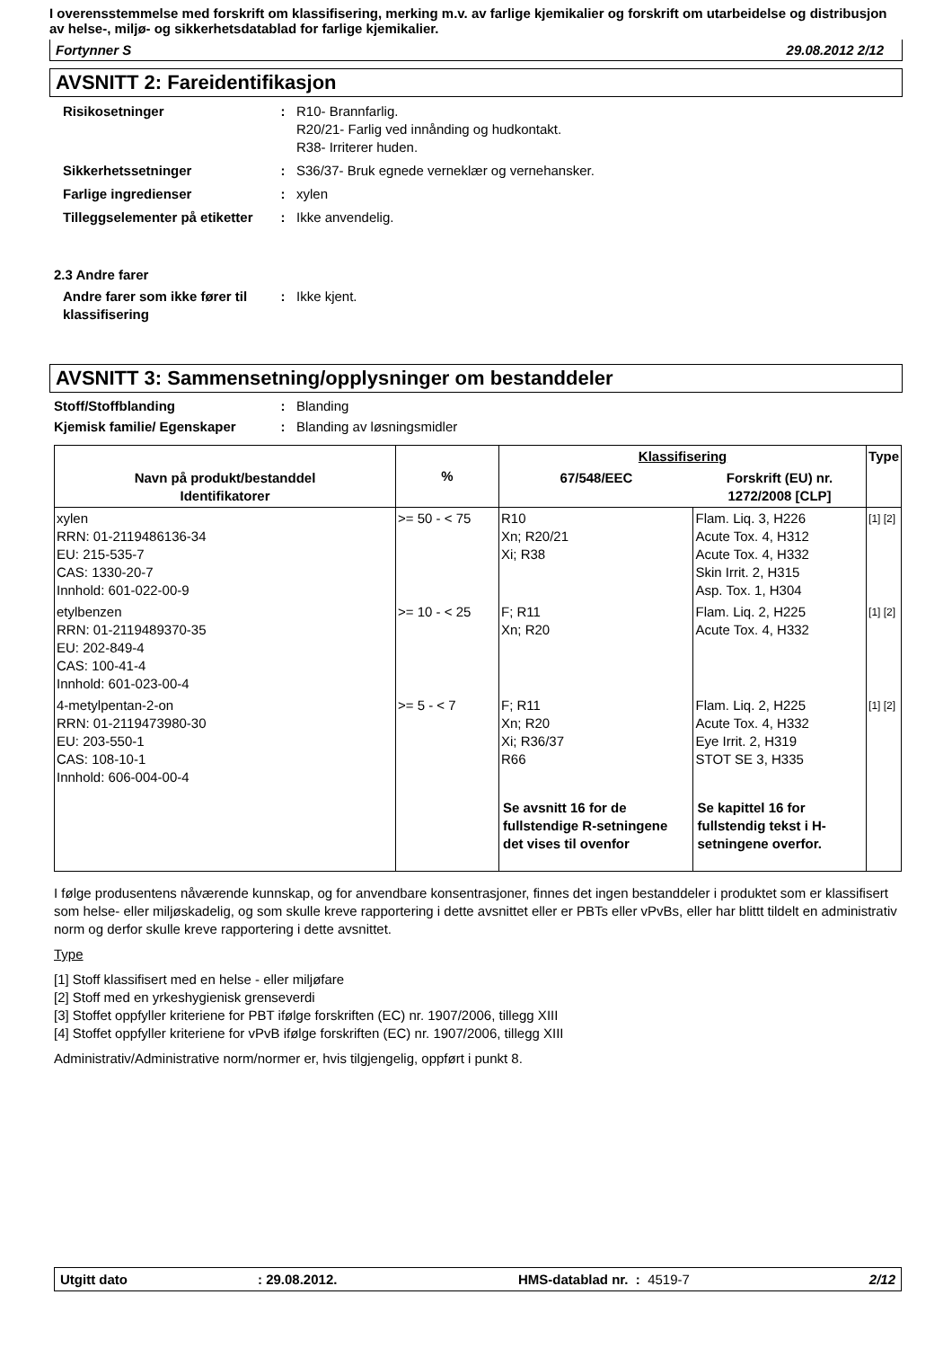I overensstemmelse med forskrift om klassifisering, merking m.v. av farlige kjemikalier og forskrift om utarbeidelse og distribusjon av helse-, miljø- og sikkerhetsdatablad for farlige kjemikalier.
Fortynner S 29.08.2012 2/12
AVSNITT 2: Fareidentifikasjon
Risikosetninger : R10- Brannfarlig.
R20/21- Farlig ved innånding og hudkontakt.
R38- Irriterer huden.
Sikkerhetssetninger : S36/37- Bruk egnede verneklær og vernehansker.
Farlige ingredienser : xylen
Tilleggselementer på etiketter
: Ikke anvendelig.
2.3 Andre farer
Andre farer som ikke fører til klassifisering
: Ikke kjent.
AVSNITT 3: Sammensetning/opplysninger om bestanddeler
Stoff/Stoffblanding : Blanding
Kjemisk familie/ Egenskaper
: Blanding av løsningsmidler
| Navn på produkt/bestanddel Identifikatorer | % | Klassifisering | | Type |
| --- | --- | --- | --- | --- |
| | | 67/548/EEC | Forskrift (EU) nr. 1272/2008 [CLP] | |
| xylen RRN: 01-2119486136-34 EU: 215-535-7 CAS: 1330-20-7 Innhold: 601-022-00-9 | >= 50 - < 75 | R10 Xn; R20/21 Xi; R38 | Flam. Liq. 3, H226 Acute Tox. 4, H312 Acute Tox. 4, H332 Skin Irrit. 2, H315 Asp. Tox. 1, H304 | [1] [2] |
| etylbenzen RRN: 01-2119489370-35 EU: 202-849-4 CAS: 100-41-4 Innhold: 601-023-00-4 | >= 10 - < 25 | F; R11 Xn; R20 | Flam. Liq. 2, H225 Acute Tox. 4, H332 | [1] [2] |
| 4-metylpentan-2-on RRN: 01-2119473980-30 EU: 203-550-1 CAS: 108-10-1 Innhold: 606-004-00-4 | >= 5 - < 7 | F; R11 Xn; R20 Xi; R36/37 R66 | Flam. Liq. 2, H225 Acute Tox. 4, H332 Eye Irrit. 2, H319 STOT SE 3, H335 | [1] [2] |
| | | Se avsnitt 16 for de fullstendige R-setningene det vises til ovenfor | Se kapittel 16 for fullstendig tekst i H-setningene overfor. | |
I følge produsentens nåværende kunnskap, og for anvendbare konsentrasjoner, finnes det ingen bestanddeler i produktet som er klassifisert som helse- eller miljøskadelig, og som skulle kreve rapportering i dette avsnittet eller er PBTs eller vPvBs, eller har blittt tildelt en administrativ norm og derfor skulle kreve rapportering i dette avsnittet.
Type
[1] Stoff klassifisert med en helse - eller miljøfare
[2] Stoff med en yrkeshygienisk grenseverdi
[3] Stoffet oppfyller kriteriene for PBT ifølge forskriften (EC) nr. 1907/2006, tillegg XIII
[4] Stoffet oppfyller kriteriene for vPvB ifølge forskriften (EC) nr. 1907/2006, tillegg XIII
Administrativ/Administrative norm/normer er, hvis tilgjengelig, oppført i punkt 8.
Utgitt dato: 29.08.2012. HMS-datablad nr. : 4519-7 2/12